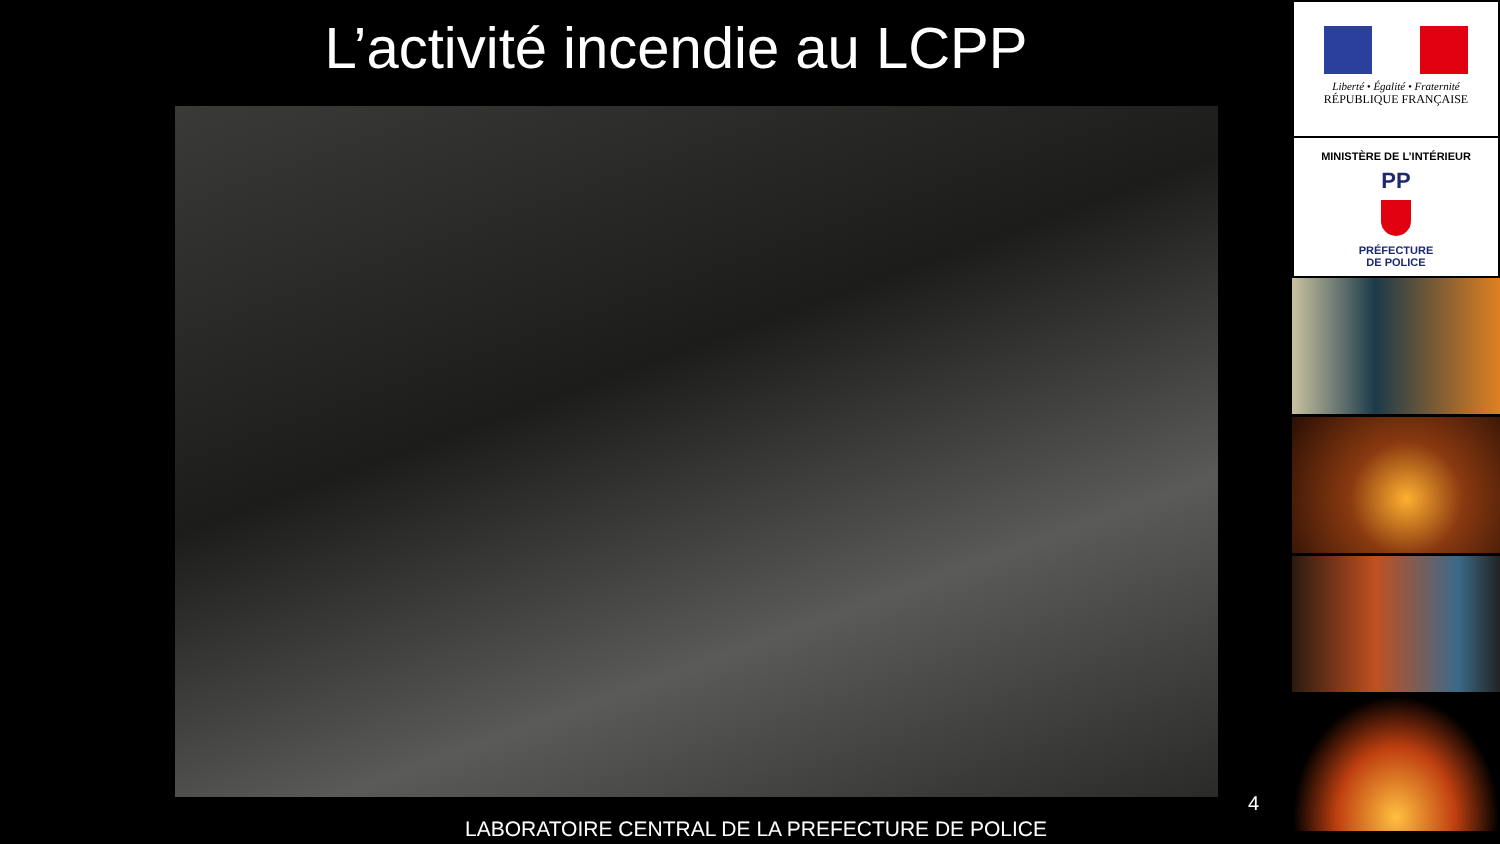L’activité incendie au LCPP
4
LABORATOIRE CENTRAL DE LA PREFECTURE DE POLICE
Liberté • Égalité • Fraternité
RÉPUBLIQUE FRANÇAISE
MINISTÈRE DE L’INTÉRIEUR
PP
PRÉFECTURE
DE POLICE